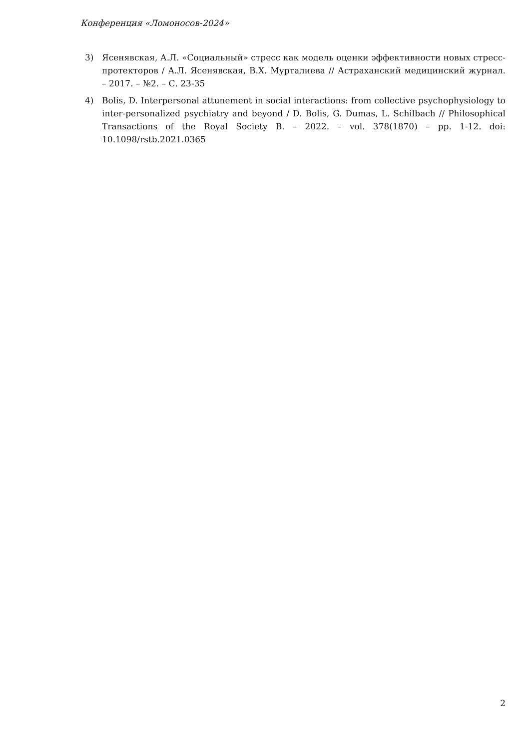Конференция «Ломоносов-2024»
3) Ясенявская, А.Л. «Социальный» стресс как модель оценки эффективности новых стресс-протекторов / А.Л. Ясенявская, В.Х. Мурталиева // Астраханский медицинский журнал. – 2017. – №2. – С. 23-35
4) Bolis, D. Interpersonal attunement in social interactions: from collective psychophysiology to inter-personalized psychiatry and beyond / D. Bolis, G. Dumas, L. Schilbach // Philosophical Transactions of the Royal Society B. – 2022. – vol. 378(1870) – pp. 1-12. doi: 10.1098/rstb.2021.0365
2